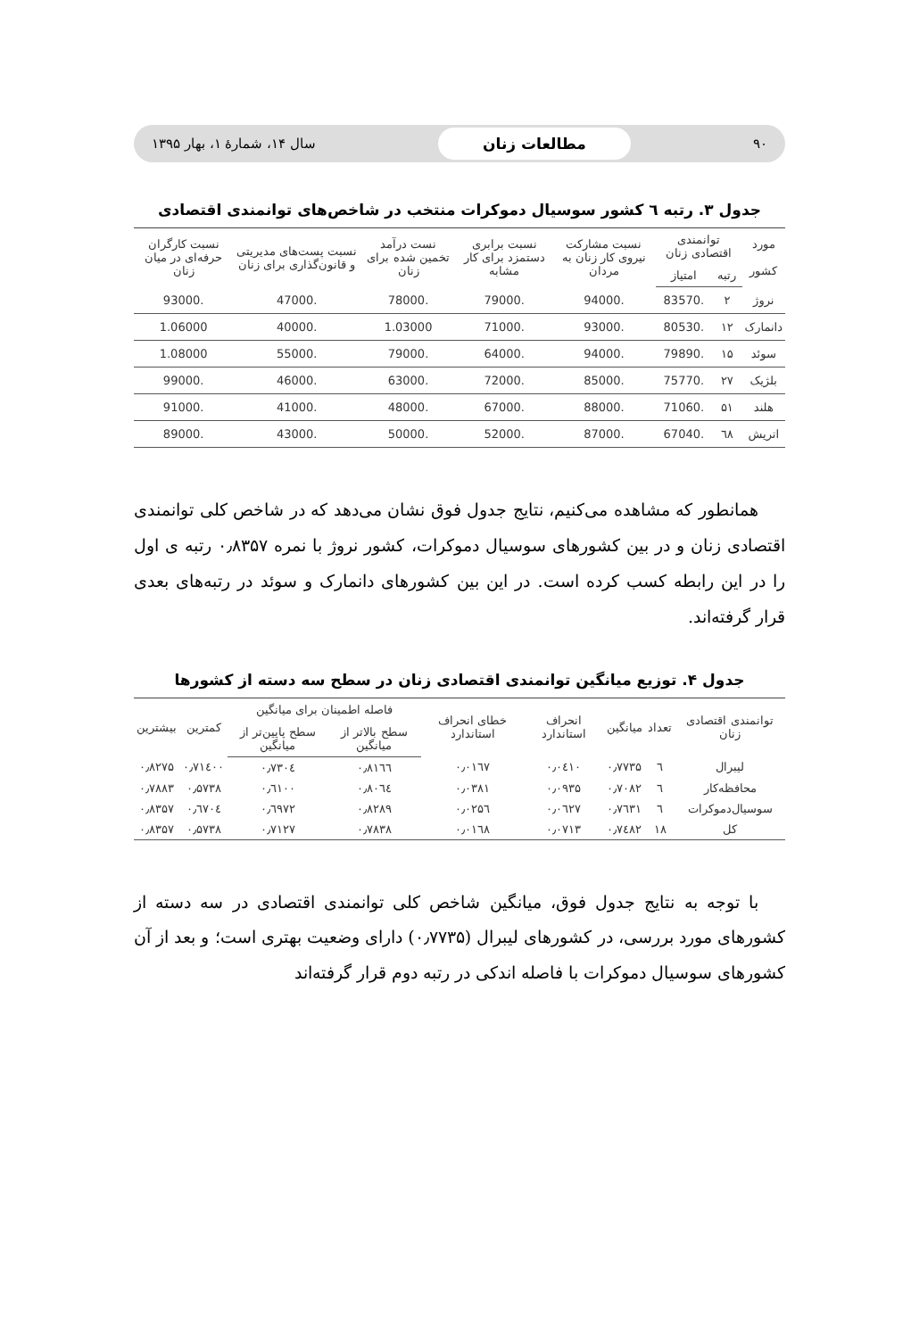۹۰ مطالعات زنان سال ۱۴، شمارهٔ ۱، بهار ۱۳۹۵
جدول ۳. رتبه ٦ کشور سوسیال دموکرات منتخب در شاخص‌های توانمندی اقتصادی
| مورد کشور | توانمندی اقتصادی زنان | | نسبت مشارکت نیروی کار زنان به مردان | نسبت برابری دستمزد برای کار مشابه | نست درآمد تخمین شده برای زنان | نسبت پست‌های مدیریتی و قانون‌گذاری برای زنان | نسبت کارگران حرفه‌ای در میان زنان |
| --- | --- | --- | --- | --- | --- | --- | --- |
| | رتبه | امتیاز | | | | | |
| نروژ | ۲ | .83570 | .94000 | .79000 | .78000 | .47000 | .93000 |
| دانمارک | ۱۲ | .80530 | .93000 | .71000 | 1.03000 | .40000 | 1.06000 |
| سوئد | ۱۵ | .79890 | .94000 | .64000 | .79000 | .55000 | 1.08000 |
| بلژیک | ۲۷ | .75770 | .85000 | .72000 | .63000 | .46000 | .99000 |
| هلند | ۵۱ | .71060 | .88000 | .67000 | .48000 | .41000 | .91000 |
| اتریش | ٦۸ | .67040 | .87000 | .52000 | .50000 | .43000 | .89000 |
همانطور که مشاهده می‌کنیم، نتایج جدول فوق نشان می‌دهد که در شاخص کلی توانمندی اقتصادی زنان و در بین کشورهای سوسیال دموکرات، کشور نروژ با نمره ۰٫۸۳۵۷ رتبه ی اول را در این رابطه کسب کرده است. در این بین کشورهای دانمارک و سوئد در رتبه‌های بعدی قرار گرفته‌اند.
جدول ۴. توزیع میانگین توانمندی اقتصادی زنان در سطح سه دسته از کشورها
| توانمندی اقتصادی زنان | تعداد | میانگین | انحراف استاندارد | خطای انحراف استاندارد | فاصله اطمینان برای میانگین | | کمترین | بیشترین |
| --- | --- | --- | --- | --- | --- | --- | --- | --- |
| | | | | | سطح بالاتر از میانگین | سطح پایین‌تر از میانگین | | |
| لیبرال | ٦ | ۰٫۷۷۳۵ | ۰٫۰٤۱۰ | ۰٫۰۱٦۷ | ۰٫۸۱٦٦ | ۰٫۷۳۰٤ | ۰٫۷۱٤۰۰ | ۰٫۸۲۷۵ |
| محافظه‌کار | ٦ | ۰٫۷۰۸۲ | ۰٫۰۹۳۵ | ۰٫۰۳۸۱ | ۰٫۸۰٦٤ | ۰٫٦۱۰۰ | ۰٫۵۷۳۸ | ۰٫۷۸۸۳ |
| سوسیال‌دموکرات | ٦ | ۰٫۷٦۳۱ | ۰٫۰٦۲۷ | ۰٫۰۲۵٦ | ۰٫۸۲۸۹ | ۰٫٦۹۷۲ | ۰٫٦۷۰٤ | ۰٫۸۳۵۷ |
| کل | ۱۸ | ۰٫۷٤۸۲ | ۰٫۰۷۱۳ | ۰٫۰۱٦۸ | ۰٫۷۸۳۸ | ۰٫۷۱۲۷ | ۰٫۵۷۳۸ | ۰٫۸۳۵۷ |
با توجه به نتایج جدول فوق، میانگین شاخص کلی توانمندی اقتصادی در سه دسته از کشورهای مورد بررسی، در کشورهای لیبرال (۰٫۷۷۳۵) دارای وضعیت بهتری است؛ و بعد از آن کشورهای سوسیال دموکرات با فاصله اندکی در رتبه دوم قرار گرفته‌اند